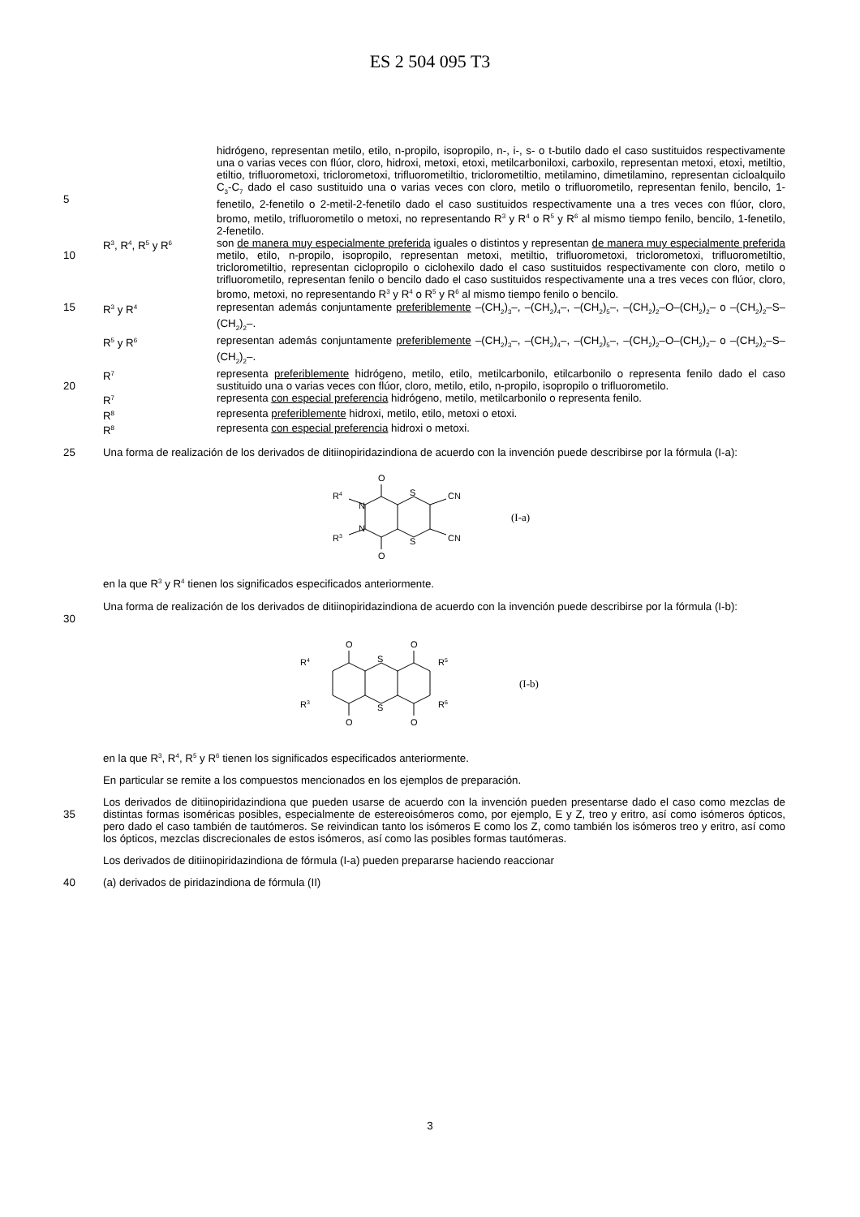ES 2 504 095 T3
5 hidrógeno, representan metilo, etilo, n-propilo, isopropilo, n-, i-, s- o t-butilo dado el caso sustituidos respectivamente una o varias veces con flúor, cloro, hidroxi, metoxi, etoxi, metilcarboniloxi, carboxilo, representan metoxi, etoxi, metiltio, etiltio, trifluorometoxi, triclorometoxi, trifluorometiltio, triclorometiltio, metilamino, dimetilamino, representan cicloalquilo C<sub>3</sub>-C<sub>7</sub> dado el caso sustituido una o varias veces con cloro, metilo o trifluorometilo, representan fenilo, bencilo, 1-fenetilo, 2-fenetilo o 2-metil-2-fenetilo dado el caso sustituidos respectivamente una a tres veces con flúor, cloro, bromo, metilo, trifluorometilo o metoxi, no representando R<sup>3</sup> y R<sup>4</sup> o R<sup>5</sup> y R<sup>6</sup> al mismo tiempo fenilo, bencilo, 1-fenetilo, 2-fenetilo.
10 R<sup>3</sup>, R<sup>4</sup>, R<sup>5</sup> y R<sup>6</sup>
son de manera muy especialmente preferida iguales o distintos y representan de manera muy especialmente preferida metilo, etilo, n-propilo, isopropilo, representan metoxi, metiltio, trifluorometoxi, triclorometoxi, trifluorometiltio, triclorometiltio, representan ciclopropilo o ciclohexilo dado el caso sustituidos respectivamente con cloro, metilo o trifluorometilo, representan fenilo o bencilo dado el caso sustituidos respectivamente una a tres veces con flúor, cloro, bromo, metoxi, no representando R<sup>3</sup> y R<sup>4</sup> o R<sup>5</sup> y R<sup>6</sup> al mismo tiempo fenilo o bencilo.
15 R<sup>3</sup> y R<sup>4</sup>
representan además conjuntamente preferiblemente –(CH<sub>2</sub>)<sub>3</sub>–, –(CH<sub>2</sub>)<sub>4</sub>–, –(CH<sub>2</sub>)<sub>5</sub>–, –(CH<sub>2</sub>)<sub>2</sub>–O–(CH<sub>2</sub>)<sub>2</sub>– o –(CH<sub>2</sub>)<sub>2</sub>–S–(CH<sub>2</sub>)<sub>2</sub>–.
R<sup>5</sup> y R<sup>6</sup>
representan además conjuntamente preferiblemente –(CH<sub>2</sub>)<sub>3</sub>–, –(CH<sub>2</sub>)<sub>4</sub>–, –(CH<sub>2</sub>)<sub>5</sub>–, –(CH<sub>2</sub>)<sub>2</sub>–O–(CH<sub>2</sub>)<sub>2</sub>– o –(CH<sub>2</sub>)<sub>2</sub>–S–(CH<sub>2</sub>)<sub>2</sub>–.
20 R<sup>7</sup>
representa preferiblemente hidrógeno, metilo, etilo, metilcarbonilo, etilcarbonilo o representa fenilo dado el caso sustituido una o varias veces con flúor, cloro, metilo, etilo, n-propilo, isopropilo o trifluorometilo.
R<sup>7</sup>
representa con especial preferencia hidrógeno, metilo, metilcarbonilo o representa fenilo.
R<sup>8</sup>
representa preferiblemente hidroxi, metilo, etilo, metoxi o etoxi.
R<sup>8</sup>
representa con especial preferencia hidroxi o metoxi.
25 Una forma de realización de los derivados de ditiinopiridazindiona de acuerdo con la invención puede describirse por la fórmula (I-a):
O
O
S
S
CN
CN
R4
R3
N
N
(I-a)
en la que R<sup>3</sup> y R<sup>4</sup> tienen los significados especificados anteriormente.
30 Una forma de realización de los derivados de ditiinopiridazindiona de acuerdo con la invención puede describirse por la fórmula (I-b):
O
O
O
O
S
S
R4
R3
R5
R6
(I-b)
en la que R<sup>3</sup>, R<sup>4</sup>, R<sup>5</sup> y R<sup>6</sup> tienen los significados especificados anteriormente.
En particular se remite a los compuestos mencionados en los ejemplos de preparación.
35 Los derivados de ditiinopiridazindiona que pueden usarse de acuerdo con la invención pueden presentarse dado el caso como mezclas de distintas formas isoméricas posibles, especialmente de estereoisómeros como, por ejemplo, E y Z, treo y eritro, así como isómeros ópticos, pero dado el caso también de tautómeros. Se reivindican tanto los isómeros E como los Z, como también los isómeros treo y eritro, así como los ópticos, mezclas discrecionales de estos isómeros, así como las posibles formas tautómeras.
Los derivados de ditiinopiridazindiona de fórmula (I-a) pueden prepararse haciendo reaccionar
40 (a) derivados de piridazindiona de fórmula (II)
3